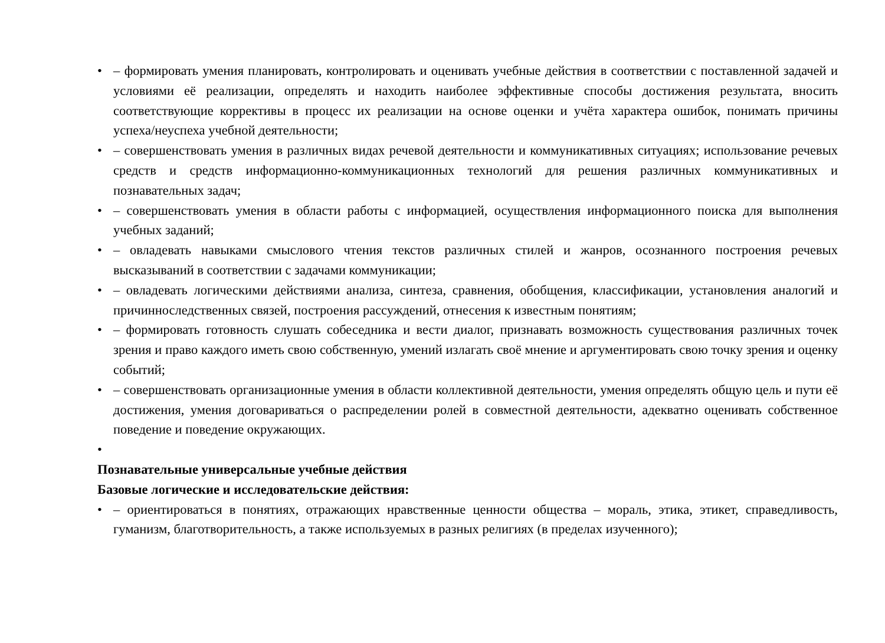• – формировать умения планировать, контролировать и оценивать учебные действия в соответствии с поставленной задачей и условиями её реализации, определять и находить наиболее эффективные способы достижения результата, вносить соответствующие коррективы в процесс их реализации на основе оценки и учёта характера ошибок, понимать причины успеха/неуспеха учебной деятельности;
• – совершенствовать умения в различных видах речевой деятельности и коммуникативных ситуациях; использование речевых средств и средств информационно-коммуникационных технологий для решения различных коммуникативных и познавательных задач;
• – совершенствовать умения в области работы с информацией, осуществления информационного поиска для выполнения учебных заданий;
• – овладевать навыками смыслового чтения текстов различных стилей и жанров, осознанного построения речевых высказываний в соответствии с задачами коммуникации;
• – овладевать логическими действиями анализа, синтеза, сравнения, обобщения, классификации, установления аналогий и причинноследственных связей, построения рассуждений, отнесения к известным понятиям;
• – формировать готовность слушать собеседника и вести диалог, признавать возможность существования различных точек зрения и право каждого иметь свою собственную, умений излагать своё мнение и аргументировать свою точку зрения и оценку событий;
• – совершенствовать организационные умения в области коллективной деятельности, умения определять общую цель и пути её достижения, умения договариваться о распределении ролей в совместной деятельности, адекватно оценивать собственное поведение и поведение окружающих.
•
Познавательные универсальные учебные действия
Базовые логические и исследовательские действия:
• – ориентироваться в понятиях, отражающих нравственные ценности общества – мораль, этика, этикет, справедливость, гуманизм, благотворительность, а также используемых в разных религиях (в пределах изученного);